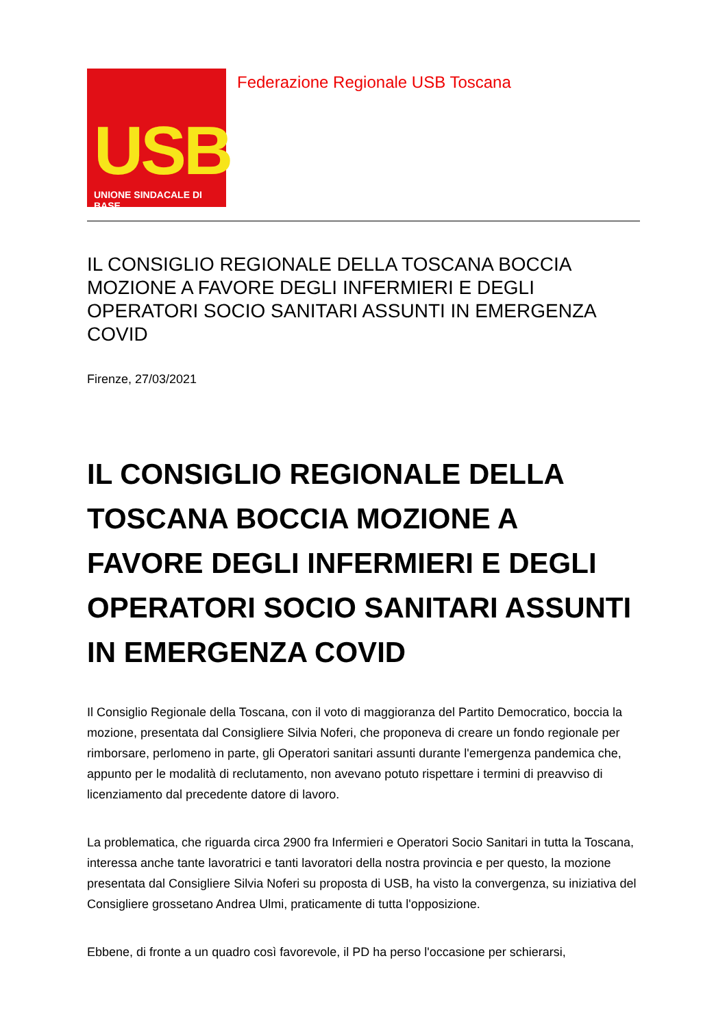USB
UNIONE SINDACALE DI BASE
Federazione Regionale USB Toscana
IL CONSIGLIO REGIONALE DELLA TOSCANA BOCCIA MOZIONE A FAVORE DEGLI INFERMIERI E DEGLI OPERATORI SOCIO SANITARI ASSUNTI IN EMERGENZA COVID
Firenze, 27/03/2021
IL CONSIGLIO REGIONALE DELLA TOSCANA BOCCIA MOZIONE A FAVORE DEGLI INFERMIERI E DEGLI OPERATORI SOCIO SANITARI ASSUNTI IN EMERGENZA COVID
Il Consiglio Regionale della Toscana, con il voto di maggioranza del Partito Democratico, boccia la mozione, presentata dal Consigliere Silvia Noferi, che proponeva di creare un fondo regionale per rimborsare, perlomeno in parte, gli Operatori sanitari assunti durante l'emergenza pandemica che, appunto per le modalità di reclutamento, non avevano potuto rispettare i termini di preavviso di licenziamento dal precedente datore di lavoro.
La problematica, che riguarda circa 2900 fra Infermieri e Operatori Socio Sanitari in tutta la Toscana, interessa anche tante lavoratrici e tanti lavoratori della nostra provincia e per questo, la mozione presentata dal Consigliere Silvia Noferi su proposta di USB, ha visto la convergenza, su iniziativa del Consigliere grossetano Andrea Ulmi, praticamente di tutta l'opposizione.
Ebbene, di fronte a un quadro così favorevole, il PD ha perso l'occasione per schierarsi,